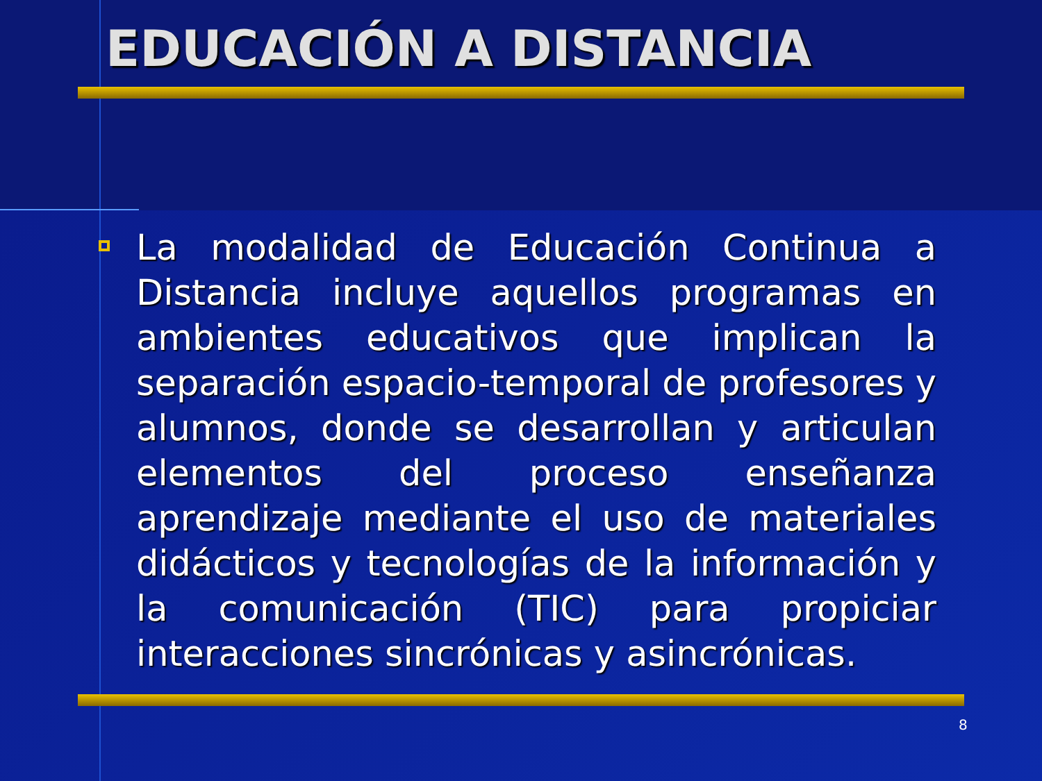EDUCACIÓN A DISTANCIA
La modalidad de Educación Continua a Distancia incluye aquellos programas en ambientes educativos que implican la separación espacio-temporal de profesores y alumnos, donde se desarrollan y articulan elementos del proceso enseñanza aprendizaje mediante el uso de materiales didácticos y tecnologías de la información y la comunicación (TIC) para propiciar interacciones sincrónicas y asincrónicas.
8